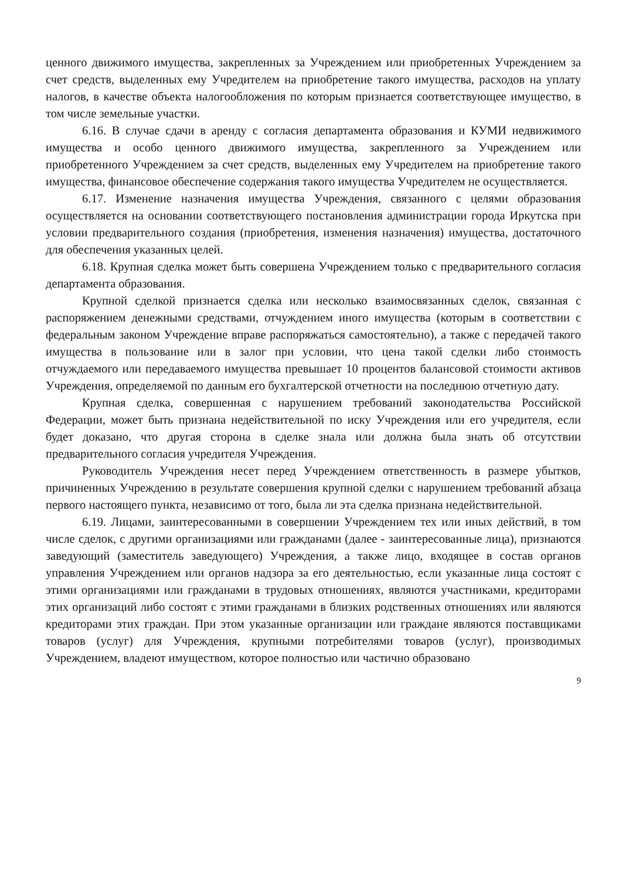ценного движимого имущества, закрепленных за Учреждением или приобретенных Учреждением за счет средств, выделенных ему Учредителем на приобретение такого имущества, расходов на уплату налогов, в качестве объекта налогообложения по которым признается соответствующее имущество, в том числе земельные участки.
6.16. В случае сдачи в аренду с согласия департамента образования и КУМИ недвижимого имущества и особо ценного движимого имущества, закрепленного за Учреждением или приобретенного Учреждением за счет средств, выделенных ему Учредителем на приобретение такого имущества, финансовое обеспечение содержания такого имущества Учредителем не осуществляется.
6.17. Изменение назначения имущества Учреждения, связанного с целями образования осуществляется на основании соответствующего постановления администрации города Иркутска при условии предварительного создания (приобретения, изменения назначения) имущества, достаточного для обеспечения указанных целей.
6.18. Крупная сделка может быть совершена Учреждением только с предварительного согласия департамента образования.
Крупной сделкой признается сделка или несколько взаимосвязанных сделок, связанная с распоряжением денежными средствами, отчуждением иного имущества (которым в соответствии с федеральным законом Учреждение вправе распоряжаться самостоятельно), а также с передачей такого имущества в пользование или в залог при условии, что цена такой сделки либо стоимость отчуждаемого или передаваемого имущества превышает 10 процентов балансовой стоимости активов Учреждения, определяемой по данным его бухгалтерской отчетности на последнюю отчетную дату.
Крупная сделка, совершенная с нарушением требований законодательства Российской Федерации, может быть признана недействительной по иску Учреждения или его учредителя, если будет доказано, что другая сторона в сделке знала или должна была знать об отсутствии предварительного согласия учредителя Учреждения.
Руководитель Учреждения несет перед Учреждением ответственность в размере убытков, причиненных Учреждению в результате совершения крупной сделки с нарушением требований абзаца первого настоящего пункта, независимо от того, была ли эта сделка признана недействительной.
6.19. Лицами, заинтересованными в совершении Учреждением тех или иных действий, в том числе сделок, с другими организациями или гражданами (далее - заинтересованные лица), признаются заведующий (заместитель заведующего) Учреждения, а также лицо, входящее в состав органов управления Учреждением или органов надзора за его деятельностью, если указанные лица состоят с этими организациями или гражданами в трудовых отношениях, являются участниками, кредиторами этих организаций либо состоят с этими гражданами в близких родственных отношениях или являются кредиторами этих граждан. При этом указанные организации или граждане являются поставщиками товаров (услуг) для Учреждения, крупными потребителями товаров (услуг), производимых Учреждением, владеют имуществом, которое полностью или частично образовано
9